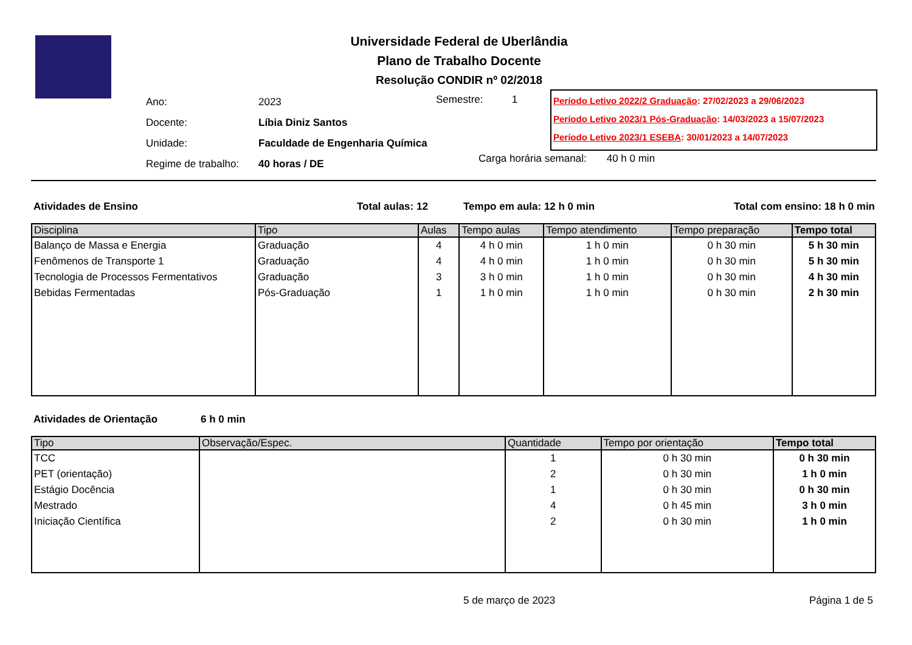Universidade Federal de Uberlândia
Plano de Trabalho Docente
Resolução CONDIR nº 02/2018
| Ano: | 2023 |
| Docente: | Líbia Diniz Santos |
| Unidade: | Faculdade de Engenharia Química |
| Regime de trabalho: | 40 horas / DE |
Semestre: 1
Período Letivo 2022/2 Graduação: 27/02/2023 a 29/06/2023
Período Letivo 2023/1 Pós-Graduação: 14/03/2023 a 15/07/2023
Período Letivo 2023/1 ESEBA: 30/01/2023 a 14/07/2023
Carga horária semanal: 40 h 0 min
Atividades de Ensino Total aulas: 12 Tempo em aula: 12 h 0 min Total com ensino: 18 h 0 min
| Disciplina | Tipo | Aulas | Tempo aulas | Tempo atendimento | Tempo preparação | Tempo total |
| --- | --- | --- | --- | --- | --- | --- |
| Balanço de Massa e Energia | Graduação | 4 | 4 h 0 min | 1 h 0 min | 0 h 30 min | 5 h 30 min |
| Fenômenos de Transporte 1 | Graduação | 4 | 4 h 0 min | 1 h 0 min | 0 h 30 min | 5 h 30 min |
| Tecnologia de Processos Fermentativos | Graduação | 3 | 3 h 0 min | 1 h 0 min | 0 h 30 min | 4 h 30 min |
| Bebidas Fermentadas | Pós-Graduação | 1 | 1 h 0 min | 1 h 0 min | 0 h 30 min | 2 h 30 min |
Atividades de Orientação 6 h 0 min
| Tipo | Observação/Espec. | Quantidade | Tempo por orientação | Tempo total |
| --- | --- | --- | --- | --- |
| TCC | | 1 | 0 h 30 min | 0 h 30 min |
| PET (orientação) | | 2 | 0 h 30 min | 1 h 0 min |
| Estágio Docência | | 1 | 0 h 30 min | 0 h 30 min |
| Mestrado | | 4 | 0 h 45 min | 3 h 0 min |
| Iniciação Científica | | 2 | 0 h 30 min | 1 h 0 min |
5 de março de 2023 Página 1 de 5